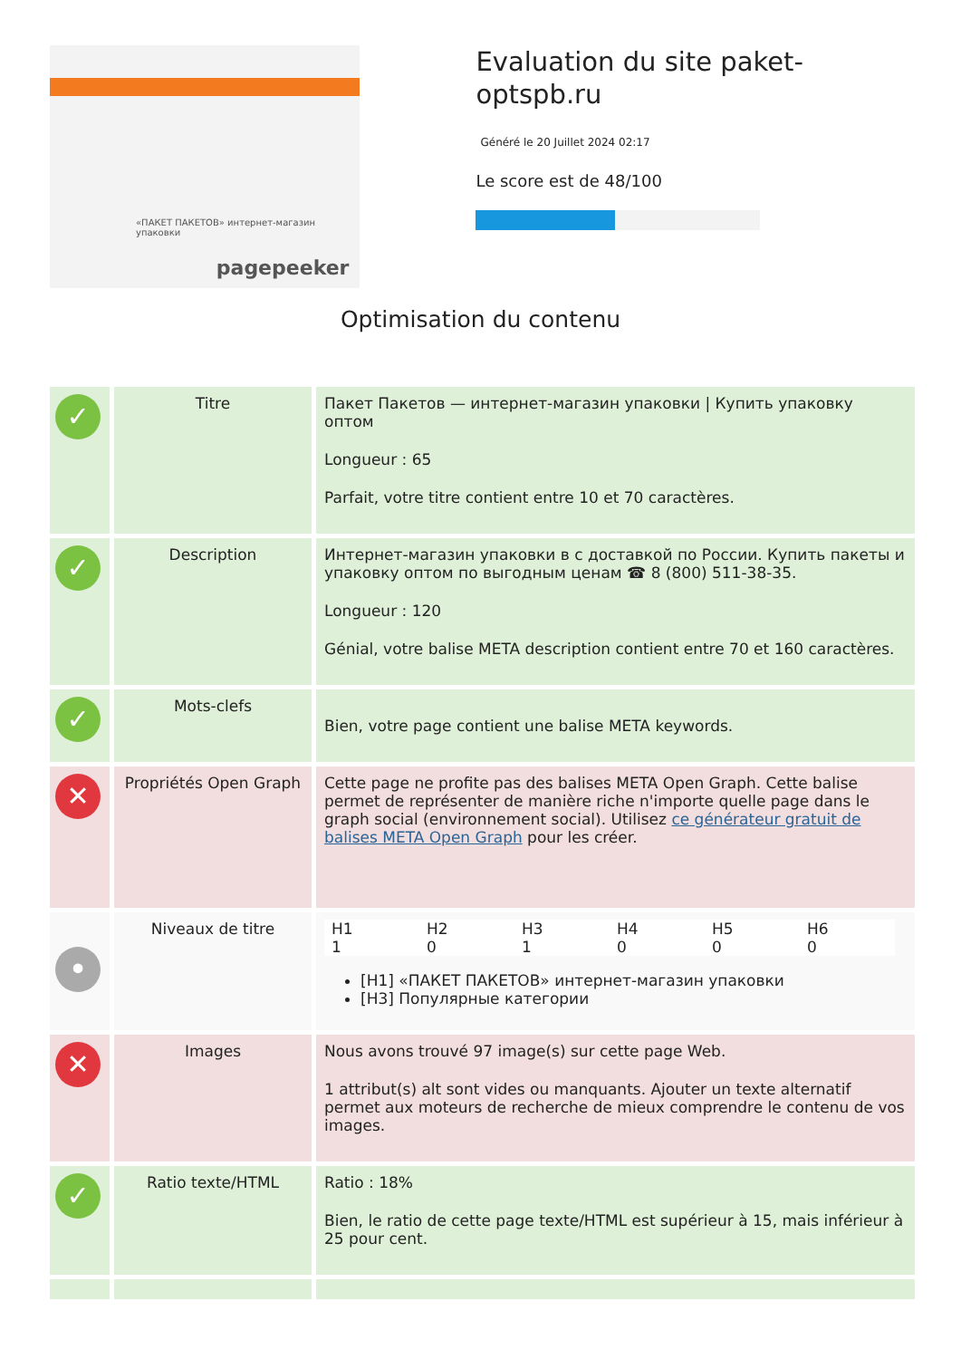«ПАКЕТ ПАКЕТОВ» интернет-магазин упаковки
pagepeeker
Evaluation du site paket-optspb.ru
Généré le 20 Juillet 2024 02:17
Le score est de 48/100
Optimisation du contenu
| ✓ | Titre | Пакет Пакетов — интернет-магазин упаковки / Купить упаковку оптом Longueur : 65 Parfait, votre titre contient entre 10 et 70 caractères. |
| ✓ | Description | Интернет-магазин упаковки в с доставкой по России. Купить пакеты и упаковку оптом по выгодным ценам ☎ 8 (800) 511-38-35. Longueur : 120 Génial, votre balise META description contient entre 70 et 160 caractères. |
| ✓ | Mots-clefs | Bien, votre page contient une balise META keywords. |
| ✕ | Propriétés Open Graph | Cette page ne profite pas des balises META Open Graph. Cette balise permet de représenter de manière riche n'importe quelle page dans le graph social (environnement social). Utilisez ce générateur gratuit de balises META Open Graph pour les créer. |
| • | Niveaux de titre | / H1 / H2 / H3 / H4 / H5 / H6 / / 1 / 0 / 1 / 0 / 0 / 0 / [H1] «ПАКЕТ ПАКЕТОВ» интернет-магазин упаковки [H3] Популярные категории |
| ✕ | Images | Nous avons trouvé 97 image(s) sur cette page Web. 1 attribut(s) alt sont vides ou manquants. Ajouter un texte alternatif permet aux moteurs de recherche de mieux comprendre le contenu de vos images. |
| ✓ | Ratio texte/HTML | Ratio : 18% Bien, le ratio de cette page texte/HTML est supérieur à 15, mais inférieur à 25 pour cent. |